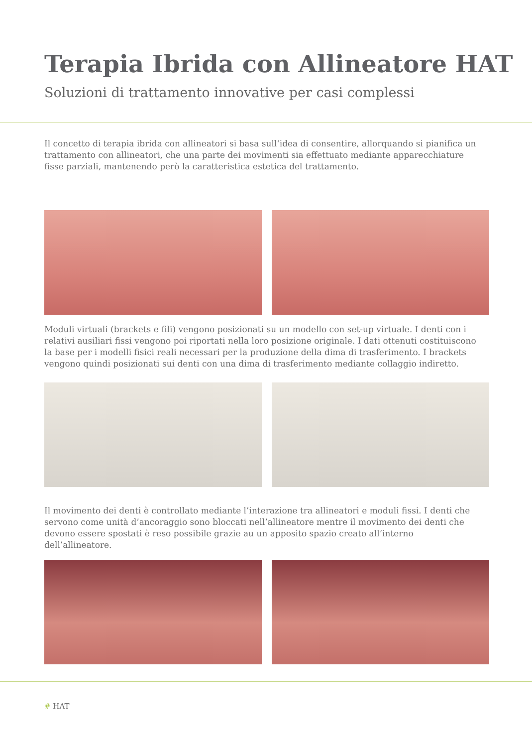Terapia Ibrida con Allineatore HAT
Soluzioni di trattamento innovative per casi complessi
Il concetto di terapia ibrida con allineatori si basa sull‘idea di consentire, allorquando si pianifica un trattamento con allineatori, che una parte dei movimenti sia effettuato mediante apparecchiature fisse parziali, mantenendo però la caratteristica estetica del trattamento.
Moduli virtuali (brackets e fili) vengono posizionati su un modello con set-up virtuale. I denti con i relativi ausiliari fissi vengono poi riportati nella loro posizione originale. I dati ottenuti costituiscono la base per i modelli fisici reali necessari per la produzione della dima di trasferimento. I brackets vengono quindi posizionati sui denti con una dima di trasferimento mediante collaggio indiretto.
Il movimento dei denti è controllato mediante l’interazione tra allineatori e moduli fissi. I denti che servono come unità d’ancoraggio sono bloccati nell’allineatore mentre il movimento dei denti che devono essere spostati è reso possibile grazie au un apposito spazio creato all’interno dell’allineatore.
# HAT